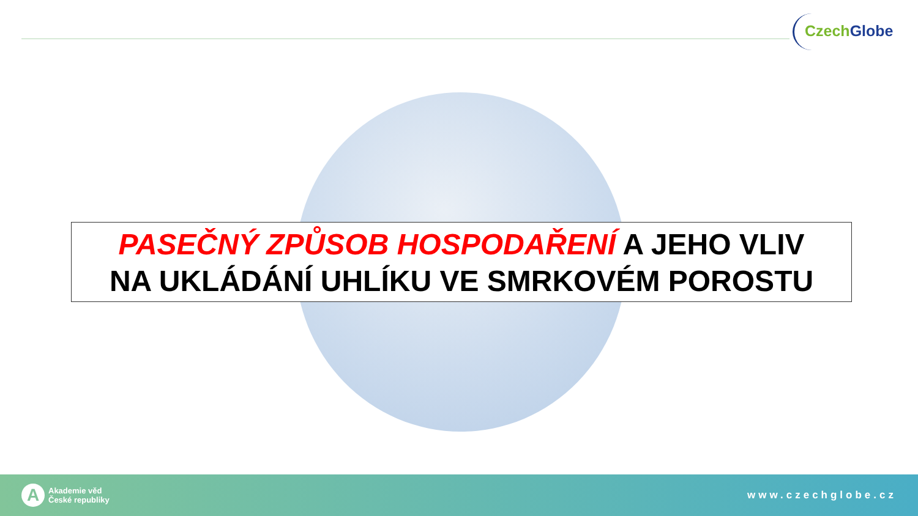Czech Globe
PASEČNÝ ZPŮSOB HOSPODAŘENÍ A JEHO VLIV
NA UKLÁDÁNÍ UHLÍKU VE SMRKOVÉM POROSTU
A
Akademie věd
České republiky
www.czechglobe.cz